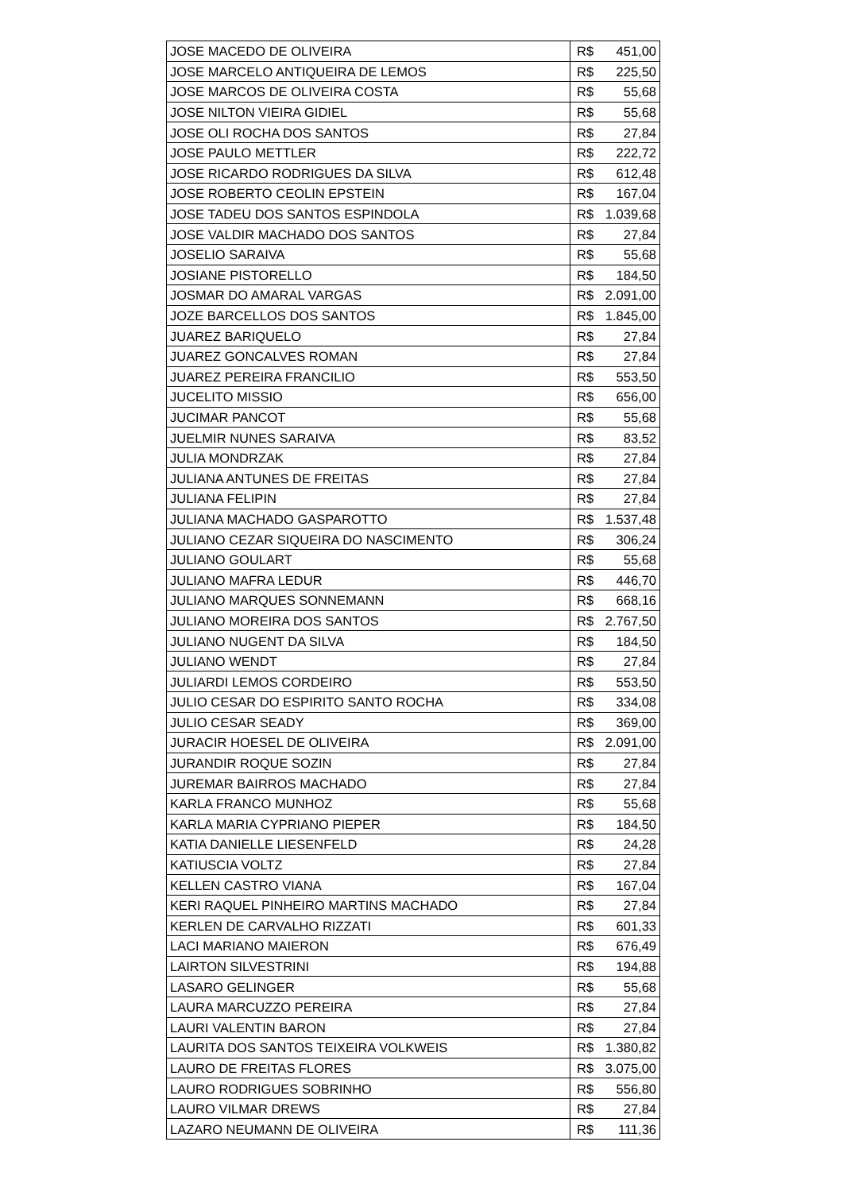| JOSE MACEDO DE OLIVEIRA | R$ | 451,00 |
| JOSE MARCELO ANTIQUEIRA DE LEMOS | R$ | 225,50 |
| JOSE MARCOS DE OLIVEIRA COSTA | R$ | 55,68 |
| JOSE NILTON VIEIRA GIDIEL | R$ | 55,68 |
| JOSE OLI ROCHA DOS SANTOS | R$ | 27,84 |
| JOSE PAULO METTLER | R$ | 222,72 |
| JOSE RICARDO RODRIGUES DA SILVA | R$ | 612,48 |
| JOSE ROBERTO CEOLIN EPSTEIN | R$ | 167,04 |
| JOSE TADEU DOS SANTOS ESPINDOLA | R$ | 1.039,68 |
| JOSE VALDIR MACHADO DOS SANTOS | R$ | 27,84 |
| JOSELIO SARAIVA | R$ | 55,68 |
| JOSIANE PISTORELLO | R$ | 184,50 |
| JOSMAR DO AMARAL VARGAS | R$ | 2.091,00 |
| JOZE BARCELLOS DOS SANTOS | R$ | 1.845,00 |
| JUAREZ BARIQUELO | R$ | 27,84 |
| JUAREZ GONCALVES ROMAN | R$ | 27,84 |
| JUAREZ PEREIRA FRANCILIO | R$ | 553,50 |
| JUCELITO MISSIO | R$ | 656,00 |
| JUCIMAR PANCOT | R$ | 55,68 |
| JUELMIR NUNES SARAIVA | R$ | 83,52 |
| JULIA MONDRZAK | R$ | 27,84 |
| JULIANA ANTUNES DE FREITAS | R$ | 27,84 |
| JULIANA FELIPIN | R$ | 27,84 |
| JULIANA MACHADO GASPAROTTO | R$ | 1.537,48 |
| JULIANO CEZAR SIQUEIRA DO NASCIMENTO | R$ | 306,24 |
| JULIANO GOULART | R$ | 55,68 |
| JULIANO MAFRA LEDUR | R$ | 446,70 |
| JULIANO MARQUES SONNEMANN | R$ | 668,16 |
| JULIANO MOREIRA DOS SANTOS | R$ | 2.767,50 |
| JULIANO NUGENT DA SILVA | R$ | 184,50 |
| JULIANO WENDT | R$ | 27,84 |
| JULIARDI LEMOS CORDEIRO | R$ | 553,50 |
| JULIO CESAR DO ESPIRITO SANTO ROCHA | R$ | 334,08 |
| JULIO CESAR SEADY | R$ | 369,00 |
| JURACIR HOESEL DE OLIVEIRA | R$ | 2.091,00 |
| JURANDIR ROQUE SOZIN | R$ | 27,84 |
| JUREMAR BAIRROS MACHADO | R$ | 27,84 |
| KARLA FRANCO MUNHOZ | R$ | 55,68 |
| KARLA MARIA CYPRIANO PIEPER | R$ | 184,50 |
| KATIA DANIELLE LIESENFELD | R$ | 24,28 |
| KATIUSCIA VOLTZ | R$ | 27,84 |
| KELLEN CASTRO VIANA | R$ | 167,04 |
| KERI RAQUEL PINHEIRO MARTINS MACHADO | R$ | 27,84 |
| KERLEN DE CARVALHO RIZZATI | R$ | 601,33 |
| LACI MARIANO MAIERON | R$ | 676,49 |
| LAIRTON SILVESTRINI | R$ | 194,88 |
| LASARO GELINGER | R$ | 55,68 |
| LAURA MARCUZZO PEREIRA | R$ | 27,84 |
| LAURI VALENTIN BARON | R$ | 27,84 |
| LAURITA DOS SANTOS TEIXEIRA VOLKWEIS | R$ | 1.380,82 |
| LAURO DE FREITAS FLORES | R$ | 3.075,00 |
| LAURO RODRIGUES SOBRINHO | R$ | 556,80 |
| LAURO VILMAR DREWS | R$ | 27,84 |
| LAZARO NEUMANN DE OLIVEIRA | R$ | 111,36 |